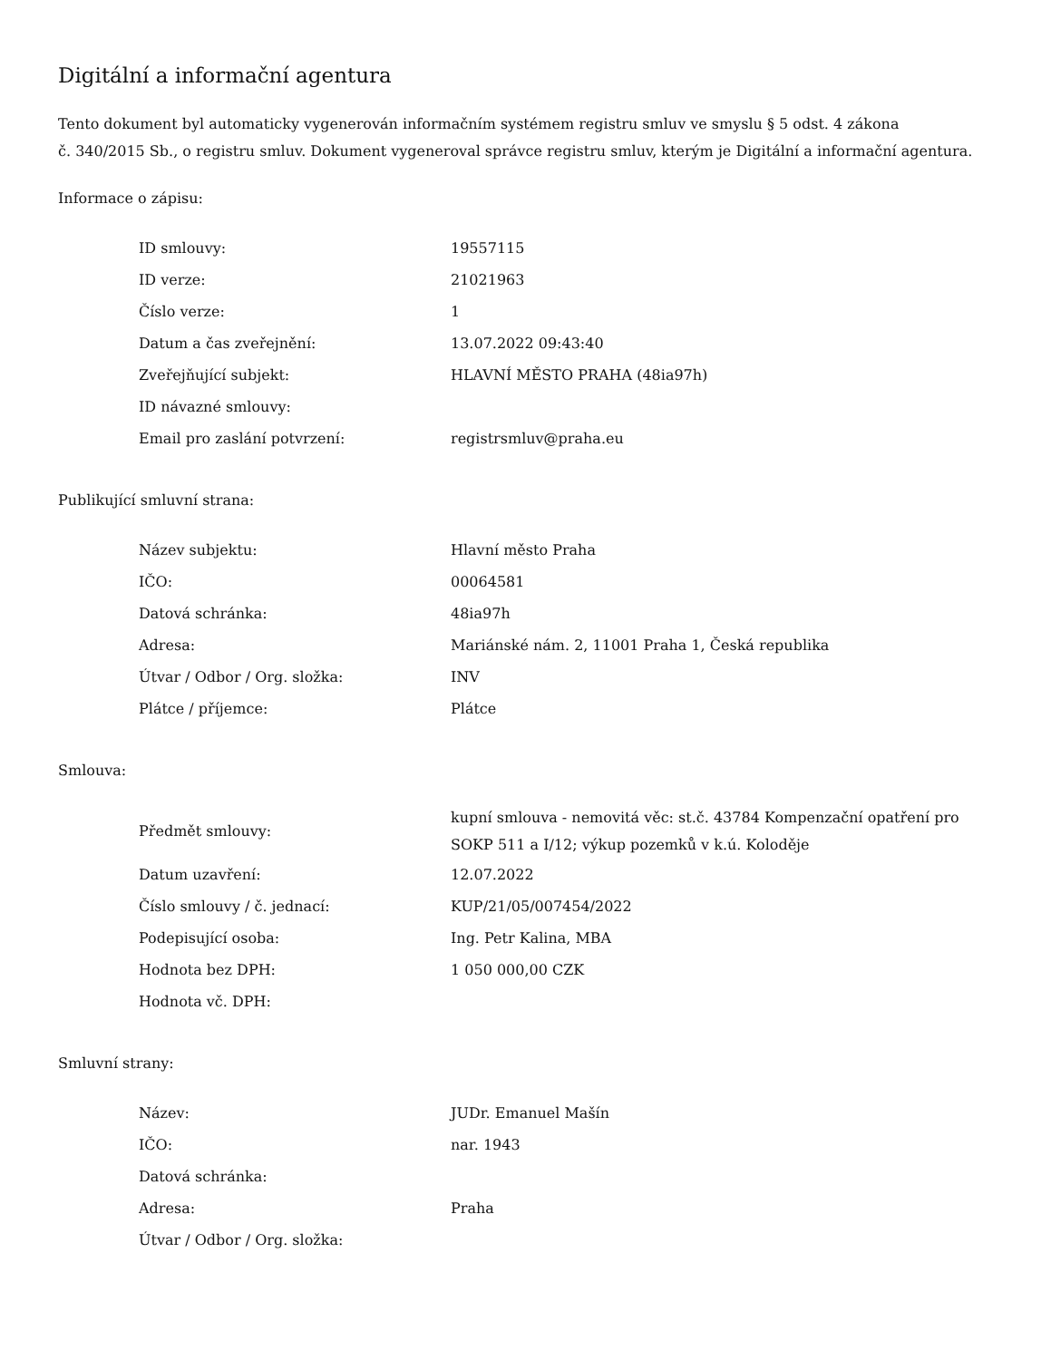Digitální a informační agentura
Tento dokument byl automaticky vygenerován informačním systémem registru smluv ve smyslu § 5 odst. 4 zákona
č. 340/2015 Sb., o registru smluv. Dokument vygeneroval správce registru smluv, kterým je Digitální a informační agentura.
Informace o zápisu:
| ID smlouvy: | 19557115 |
| ID verze: | 21021963 |
| Číslo verze: | 1 |
| Datum a čas zveřejnění: | 13.07.2022 09:43:40 |
| Zveřejňující subjekt: | HLAVNÍ MĚSTO PRAHA (48ia97h) |
| ID návazné smlouvy: | |
| Email pro zaslání potvrzení: | registrsmluv@praha.eu |
Publikující smluvní strana:
| Název subjektu: | Hlavní město Praha |
| IČO: | 00064581 |
| Datová schránka: | 48ia97h |
| Adresa: | Mariánské nám. 2, 11001 Praha 1, Česká republika |
| Útvar / Odbor / Org. složka: | INV |
| Plátce / příjemce: | Plátce |
Smlouva:
| Předmět smlouvy: | kupní smlouva - nemovitá věc: st.č. 43784 Kompenzační opatření pro SOKP 511 a I/12; výkup pozemků v k.ú. Koloděje |
| Datum uzavření: | 12.07.2022 |
| Číslo smlouvy / č. jednací: | KUP/21/05/007454/2022 |
| Podepisující osoba: | Ing. Petr Kalina, MBA |
| Hodnota bez DPH: | 1 050 000,00 CZK |
| Hodnota vč. DPH: | |
Smluvní strany:
| Název: | JUDr. Emanuel Mašín |
| IČO: | nar. 1943 |
| Datová schránka: | |
| Adresa: | Praha |
| Útvar / Odbor / Org. složka: | |